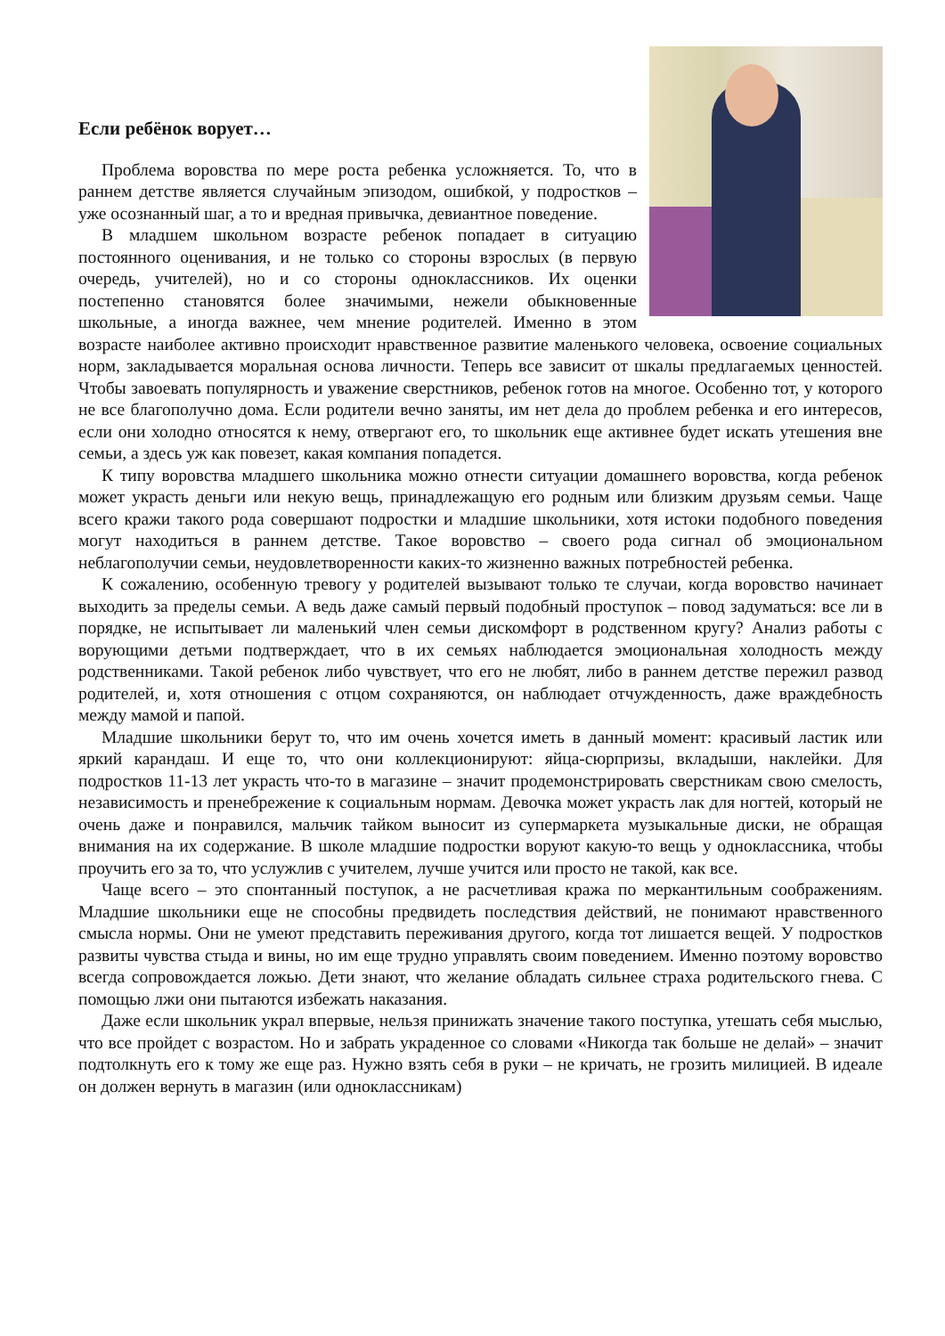Если ребёнок ворует…
Проблема воровства по мере роста ребенка усложняется. То, что в раннем детстве является случайным эпизодом, ошибкой, у подростков – уже осознанный шаг, а то и вредная привычка, девиантное поведение.
В младшем школьном возрасте ребенок попадает в ситуацию постоянного оценивания, и не только со стороны взрослых (в первую очередь, учителей), но и со стороны одноклассников. Их оценки постепенно становятся более значимыми, нежели обыкновенные школьные, а иногда важнее, чем мнение родителей. Именно в этом возрасте наиболее активно происходит нравственное развитие маленького человека, освоение социальных норм, закладывается моральная основа личности. Теперь все зависит от шкалы предлагаемых ценностей. Чтобы завоевать популярность и уважение сверстников, ребенок готов на многое. Особенно тот, у которого не все благополучно дома. Если родители вечно заняты, им нет дела до проблем ребенка и его интересов, если они холодно относятся к нему, отвергают его, то школьник еще активнее будет искать утешения вне семьи, а здесь уж как повезет, какая компания попадется.
К типу воровства младшего школьника можно отнести ситуации домашнего воровства, когда ребенок может украсть деньги или некую вещь, принадлежащую его родным или близким друзьям семьи. Чаще всего кражи такого рода совершают подростки и младшие школьники, хотя истоки подобного поведения могут находиться в раннем детстве. Такое воровство – своего рода сигнал об эмоциональном неблагополучии семьи, неудовлетворенности каких-то жизненно важных потребностей ребенка.
К сожалению, особенную тревогу у родителей вызывают только те случаи, когда воровство начинает выходить за пределы семьи. А ведь даже самый первый подобный проступок – повод задуматься: все ли в порядке, не испытывает ли маленький член семьи дискомфорт в родственном кругу? Анализ работы с ворующими детьми подтверждает, что в их семьях наблюдается эмоциональная холодность между родственниками. Такой ребенок либо чувствует, что его не любят, либо в раннем детстве пережил развод родителей, и, хотя отношения с отцом сохраняются, он наблюдает отчужденность, даже враждебность между мамой и папой.
Младшие школьники берут то, что им очень хочется иметь в данный момент: красивый ластик или яркий карандаш. И еще то, что они коллекционируют: яйца-сюрпризы, вкладыши, наклейки. Для подростков 11-13 лет украсть что-то в магазине – значит продемонстрировать сверстникам свою смелость, независимость и пренебрежение к социальным нормам. Девочка может украсть лак для ногтей, который не очень даже и понравился, мальчик тайком выносит из супермаркета музыкальные диски, не обращая внимания на их содержание. В школе младшие подростки воруют какую-то вещь у одноклассника, чтобы проучить его за то, что услужлив с учителем, лучше учится или просто не такой, как все.
Чаще всего – это спонтанный поступок, а не расчетливая кража по меркантильным соображениям. Младшие школьники еще не способны предвидеть последствия действий, не понимают нравственного смысла нормы. Они не умеют представить переживания другого, когда тот лишается вещей. У подростков развиты чувства стыда и вины, но им еще трудно управлять своим поведением. Именно поэтому воровство всегда сопровождается ложью. Дети знают, что желание обладать сильнее страха родительского гнева. С помощью лжи они пытаются избежать наказания.
Даже если школьник украл впервые, нельзя принижать значение такого поступка, утешать себя мыслью, что все пройдет с возрастом. Но и забрать украденное со словами «Никогда так больше не делай» – значит подтолкнуть его к тому же еще раз. Нужно взять себя в руки – не кричать, не грозить милицией. В идеале он должен вернуть в магазин (или одноклассникам)